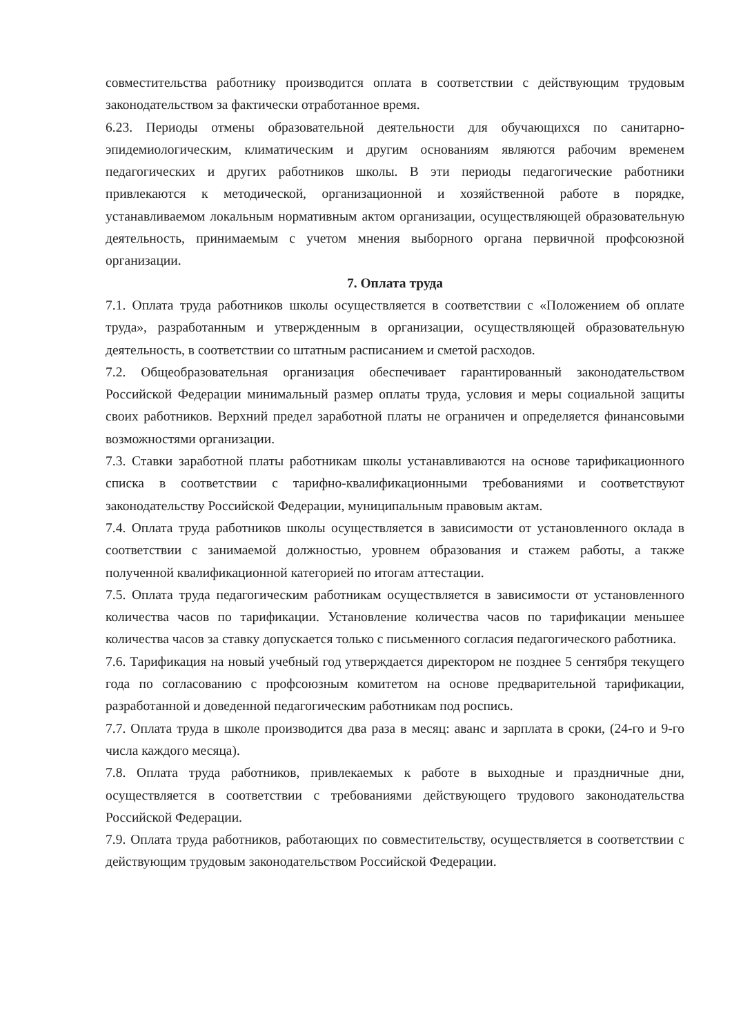совместительства работнику производится оплата в соответствии с действующим трудовым законодательством за фактически отработанное время.
6.23. Периоды отмены образовательной деятельности для обучающихся по санитарно-эпидемиологическим, климатическим и другим основаниям являются рабочим временем педагогических и других работников школы. В эти периоды педагогические работники привлекаются к методической, организационной и хозяйственной работе в порядке, устанавливаемом локальным нормативным актом организации, осуществляющей образовательную деятельность, принимаемым с учетом мнения выборного органа первичной профсоюзной организации.
7. Оплата труда
7.1. Оплата труда работников школы осуществляется в соответствии с «Положением об оплате труда», разработанным и утвержденным в организации, осуществляющей образовательную деятельность, в соответствии со штатным расписанием и сметой расходов.
7.2. Общеобразовательная организация обеспечивает гарантированный законодательством Российской Федерации минимальный размер оплаты труда, условия и меры социальной защиты своих работников. Верхний предел заработной платы не ограничен и определяется финансовыми возможностями организации.
7.3. Ставки заработной платы работникам школы устанавливаются на основе тарификационного списка в соответствии с тарифно-квалификационными требованиями и соответствуют законодательству Российской Федерации, муниципальным правовым актам.
7.4. Оплата труда работников школы осуществляется в зависимости от установленного оклада в соответствии с занимаемой должностью, уровнем образования и стажем работы, а также полученной квалификационной категорией по итогам аттестации.
7.5. Оплата труда педагогическим работникам осуществляется в зависимости от установленного количества часов по тарификации. Установление количества часов по тарификации меньшее количества часов за ставку допускается только с письменного согласия педагогического работника.
7.6. Тарификация на новый учебный год утверждается директором не позднее 5 сентября текущего года по согласованию с профсоюзным комитетом на основе предварительной тарификации, разработанной и доведенной педагогическим работникам под роспись.
7.7. Оплата труда в школе производится два раза в месяц: аванс и зарплата в сроки, (24-го и 9-го числа каждого месяца).
7.8. Оплата труда работников, привлекаемых к работе в выходные и праздничные дни, осуществляется в соответствии с требованиями действующего трудового законодательства Российской Федерации.
7.9. Оплата труда работников, работающих по совместительству, осуществляется в соответствии с действующим трудовым законодательством Российской Федерации.